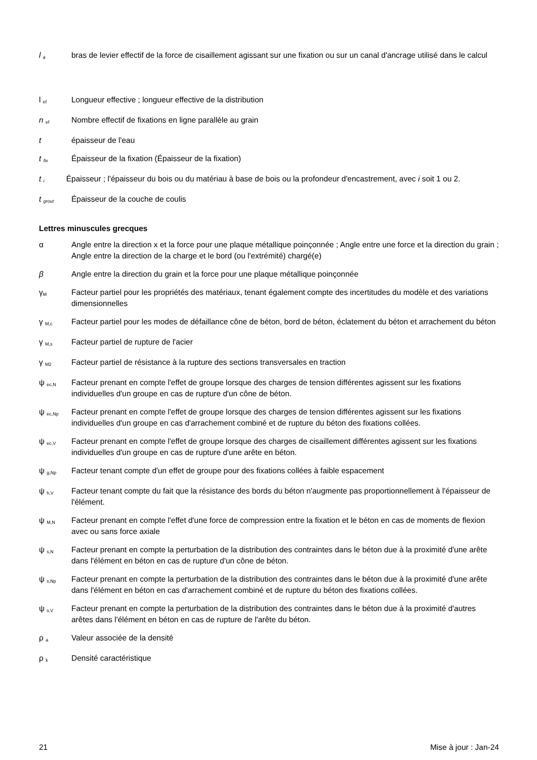l <sub>a</sub>
bras de levier effectif de la force de cisaillement agissant sur une fixation ou sur un canal d'ancrage utilisé dans le calcul
l <sub>ef</sub>
Longueur effective ; longueur effective de la distribution
n <sub>ef</sub>
Nombre effectif de fixations en ligne parallèle au grain
t épaisseur de l'eau
t <sub>fix</sub>
Épaisseur de la fixation (Épaisseur de la fixation)
t <sub>i</sub> Épaisseur ; l'épaisseur du bois ou du matériau à base de bois ou la profondeur d'encastrement, avec i soit 1 ou 2.
t <sub>grout</sub>
Épaisseur de la couche de coulis
Lettres minuscules grecques
α Angle entre la direction x et la force pour une plaque métallique poinçonnée ; Angle entre une force et la direction du grain ; Angle entre la direction de la charge et le bord (ou l'extrémité) chargé(e)
β Angle entre la direction du grain et la force pour une plaque métallique poinçonnée
γ<sub>M</sub>
Facteur partiel pour les propriétés des matériaux, tenant également compte des incertitudes du modèle et des variations dimensionnelles
γ <sub>M,c</sub>
Facteur partiel pour les modes de défaillance cône de béton, bord de béton, éclatement du béton et arrachement du béton
γ <sub>M,s</sub>
Facteur partiel de rupture de l'acier
γ <sub>M2</sub>
Facteur partiel de résistance à la rupture des sections transversales en traction
ψ <sub>ec,N</sub>
Facteur prenant en compte l'effet de groupe lorsque des charges de tension différentes agissent sur les fixations individuelles d'un groupe en cas de rupture d'un cône de béton.
ψ <sub>ec,Np</sub>
Facteur prenant en compte l'effet de groupe lorsque des charges de tension différentes agissent sur les fixations individuelles d'un groupe en cas d'arrachement combiné et de rupture du béton des fixations collées.
ψ <sub>ec,V</sub>
Facteur prenant en compte l'effet de groupe lorsque des charges de cisaillement différentes agissent sur les fixations individuelles d'un groupe en cas de rupture d'une arête en béton.
ψ <sub>g,Np</sub>
Facteur tenant compte d'un effet de groupe pour des fixations collées à faible espacement
ψ <sub>h,V</sub>
Facteur tenant compte du fait que la résistance des bords du béton n'augmente pas proportionnellement à l'épaisseur de l'élément.
ψ <sub>M,N</sub>
Facteur prenant en compte l'effet d'une force de compression entre la fixation et le béton en cas de moments de flexion avec ou sans force axiale
ψ <sub>s,N</sub>
Facteur prenant en compte la perturbation de la distribution des contraintes dans le béton due à la proximité d'une arête dans l'élément en béton en cas de rupture d'un cône de béton.
ψ <sub>s,Np</sub>
Facteur prenant en compte la perturbation de la distribution des contraintes dans le béton due à la proximité d'une arête dans l'élément en béton en cas d'arrachement combiné et de rupture du béton des fixations collées.
ψ <sub>s,V</sub>
Facteur prenant en compte la perturbation de la distribution des contraintes dans le béton due à la proximité d'autres arêtes dans l'élément en béton en cas de rupture de l'arête du béton.
ρ <sub>a</sub>
Valeur associée de la densité
ρ <sub>k</sub>
Densité caractéristique
21 Mise à jour : Jan-24